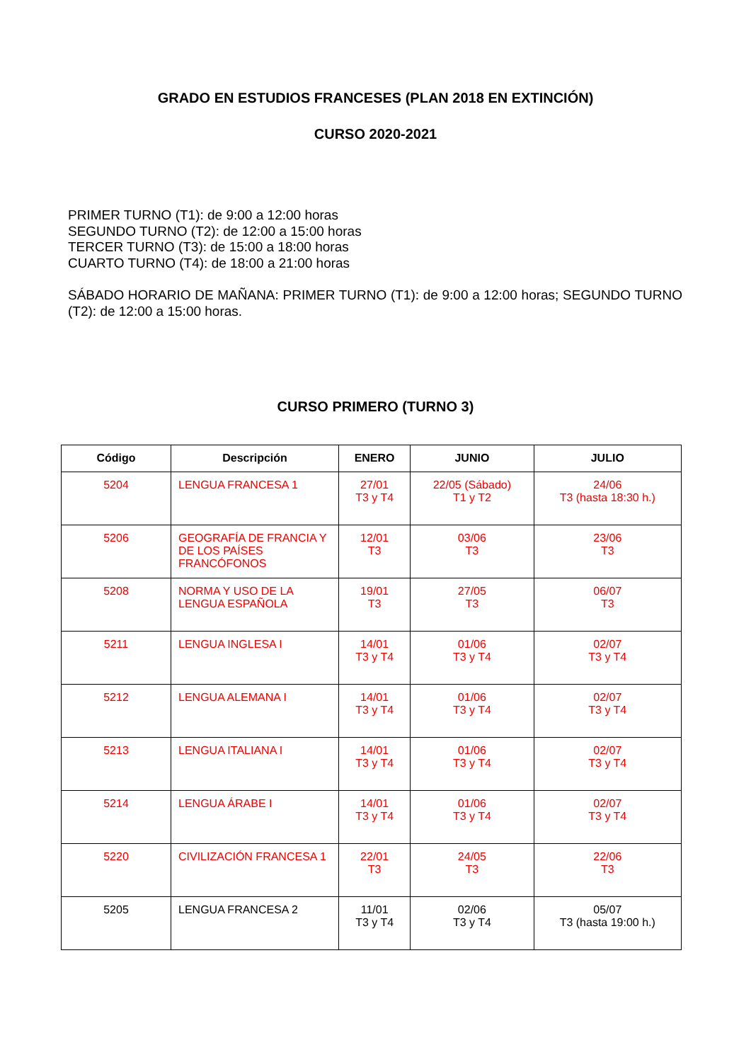GRADO EN ESTUDIOS FRANCESES (PLAN 2018 EN EXTINCIÓN)
CURSO 2020-2021
PRIMER TURNO (T1): de 9:00 a 12:00 horas
SEGUNDO TURNO (T2): de 12:00 a 15:00 horas
TERCER TURNO (T3): de 15:00 a 18:00 horas
CUARTO TURNO (T4): de 18:00 a 21:00 horas
SÁBADO HORARIO DE MAÑANA: PRIMER TURNO (T1): de 9:00 a 12:00 horas; SEGUNDO TURNO (T2): de 12:00 a 15:00 horas.
CURSO PRIMERO (TURNO 3)
| Código | Descripción | ENERO | JUNIO | JULIO |
| --- | --- | --- | --- | --- |
| 5204 | LENGUA FRANCESA 1 | 27/01 T3 y T4 | 22/05 (Sábado) T1 y T2 | 24/06 T3 (hasta 18:30 h.) |
| 5206 | GEOGRAFÍA DE FRANCIA Y DE LOS PAÍSES FRANCÓFONOS | 12/01 T3 | 03/06 T3 | 23/06 T3 |
| 5208 | NORMA Y USO DE LA LENGUA ESPAÑOLA | 19/01 T3 | 27/05 T3 | 06/07 T3 |
| 5211 | LENGUA INGLESA I | 14/01 T3 y T4 | 01/06 T3 y T4 | 02/07 T3 y T4 |
| 5212 | LENGUA ALEMANA I | 14/01 T3 y T4 | 01/06 T3 y T4 | 02/07 T3 y T4 |
| 5213 | LENGUA ITALIANA I | 14/01 T3 y T4 | 01/06 T3 y T4 | 02/07 T3 y T4 |
| 5214 | LENGUA ÁRABE I | 14/01 T3 y T4 | 01/06 T3 y T4 | 02/07 T3 y T4 |
| 5220 | CIVILIZACIÓN FRANCESA 1 | 22/01 T3 | 24/05 T3 | 22/06 T3 |
| 5205 | LENGUA FRANCESA 2 | 11/01 T3 y T4 | 02/06 T3 y T4 | 05/07 T3 (hasta 19:00 h.) |